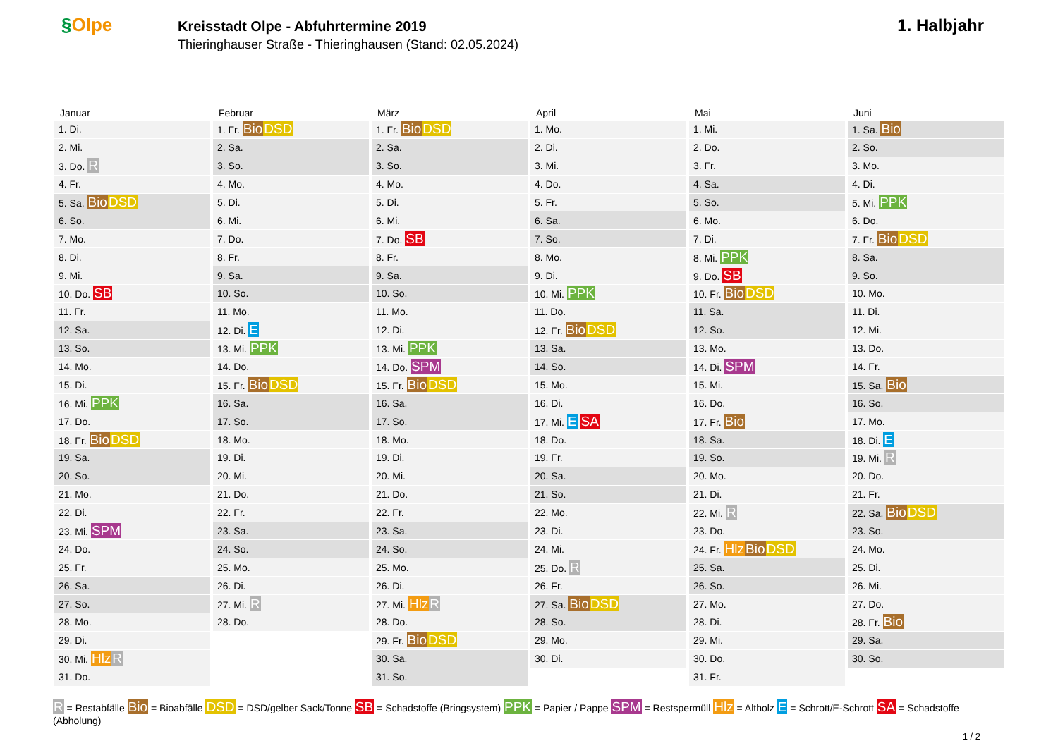§Olpe
Kreisstadt Olpe - Abfuhrtermine 2019
Thieringhauser Straße - Thieringhausen (Stand: 02.05.2024)
1. Halbjahr
Januar
| 1. Di. |
| 2. Mi. |
| 3. Do. R |
| 4. Fr. |
| 5. Sa. Bio DSD |
| 6. So. |
| 7. Mo. |
| 8. Di. |
| 9. Mi. |
| 10. Do. SB |
| 11. Fr. |
| 12. Sa. |
| 13. So. |
| 14. Mo. |
| 15. Di. |
| 16. Mi. PPK |
| 17. Do. |
| 18. Fr. Bio DSD |
| 19. Sa. |
| 20. So. |
| 21. Mo. |
| 22. Di. |
| 23. Mi. SPM |
| 24. Do. |
| 25. Fr. |
| 26. Sa. |
| 27. So. |
| 28. Mo. |
| 29. Di. |
| 30. Mi. Hlz R |
| 31. Do. |
Februar
| 1. Fr. Bio DSD |
| 2. Sa. |
| 3. So. |
| 4. Mo. |
| 5. Di. |
| 6. Mi. |
| 7. Do. |
| 8. Fr. |
| 9. Sa. |
| 10. So. |
| 11. Mo. |
| 12. Di. E |
| 13. Mi. PPK |
| 14. Do. |
| 15. Fr. Bio DSD |
| 16. Sa. |
| 17. So. |
| 18. Mo. |
| 19. Di. |
| 20. Mi. |
| 21. Do. |
| 22. Fr. |
| 23. Sa. |
| 24. So. |
| 25. Mo. |
| 26. Di. |
| 27. Mi. R |
| 28. Do. |
März
| 1. Fr. Bio DSD |
| 2. Sa. |
| 3. So. |
| 4. Mo. |
| 5. Di. |
| 6. Mi. |
| 7. Do. SB |
| 8. Fr. |
| 9. Sa. |
| 10. So. |
| 11. Mo. |
| 12. Di. |
| 13. Mi. PPK |
| 14. Do. SPM |
| 15. Fr. Bio DSD |
| 16. Sa. |
| 17. So. |
| 18. Mo. |
| 19. Di. |
| 20. Mi. |
| 21. Do. |
| 22. Fr. |
| 23. Sa. |
| 24. So. |
| 25. Mo. |
| 26. Di. |
| 27. Mi. Hlz R |
| 28. Do. |
| 29. Fr. Bio DSD |
| 30. Sa. |
| 31. So. |
April
| 1. Mo. |
| 2. Di. |
| 3. Mi. |
| 4. Do. |
| 5. Fr. |
| 6. Sa. |
| 7. So. |
| 8. Mo. |
| 9. Di. |
| 10. Mi. PPK |
| 11. Do. |
| 12. Fr. Bio DSD |
| 13. Sa. |
| 14. So. |
| 15. Mo. |
| 16. Di. |
| 17. Mi. E SA |
| 18. Do. |
| 19. Fr. |
| 20. Sa. |
| 21. So. |
| 22. Mo. |
| 23. Di. |
| 24. Mi. |
| 25. Do. R |
| 26. Fr. |
| 27. Sa. Bio DSD |
| 28. So. |
| 29. Mo. |
| 30. Di. |
Mai
| 1. Mi. |
| 2. Do. |
| 3. Fr. |
| 4. Sa. |
| 5. So. |
| 6. Mo. |
| 7. Di. |
| 8. Mi. PPK |
| 9. Do. SB |
| 10. Fr. Bio DSD |
| 11. Sa. |
| 12. So. |
| 13. Mo. |
| 14. Di. SPM |
| 15. Mi. |
| 16. Do. |
| 17. Fr. Bio |
| 18. Sa. |
| 19. So. |
| 20. Mo. |
| 21. Di. |
| 22. Mi. R |
| 23. Do. |
| 24. Fr. Hlz Bio DSD |
| 25. Sa. |
| 26. So. |
| 27. Mo. |
| 28. Di. |
| 29. Mi. |
| 30. Do. |
| 31. Fr. |
Juni
| 1. Sa. Bio |
| 2. So. |
| 3. Mo. |
| 4. Di. |
| 5. Mi. PPK |
| 6. Do. |
| 7. Fr. Bio DSD |
| 8. Sa. |
| 9. So. |
| 10. Mo. |
| 11. Di. |
| 12. Mi. |
| 13. Do. |
| 14. Fr. |
| 15. Sa. Bio |
| 16. So. |
| 17. Mo. |
| 18. Di. E |
| 19. Mi. R |
| 20. Do. |
| 21. Fr. |
| 22. Sa. Bio DSD |
| 23. So. |
| 24. Mo. |
| 25. Di. |
| 26. Mi. |
| 27. Do. |
| 28. Fr. Bio |
| 29. Sa. |
| 30. So. |
R = Restabfälle Bio = Bioabfälle DSD = DSD/gelber Sack/Tonne SB = Schadstoffe (Bringsystem) PPK = Papier / Pappe SPM = Restspermüll Hlz = Altholz E = Schrott/E-Schrott SA = Schadstoffe (Abholung)
1 / 2